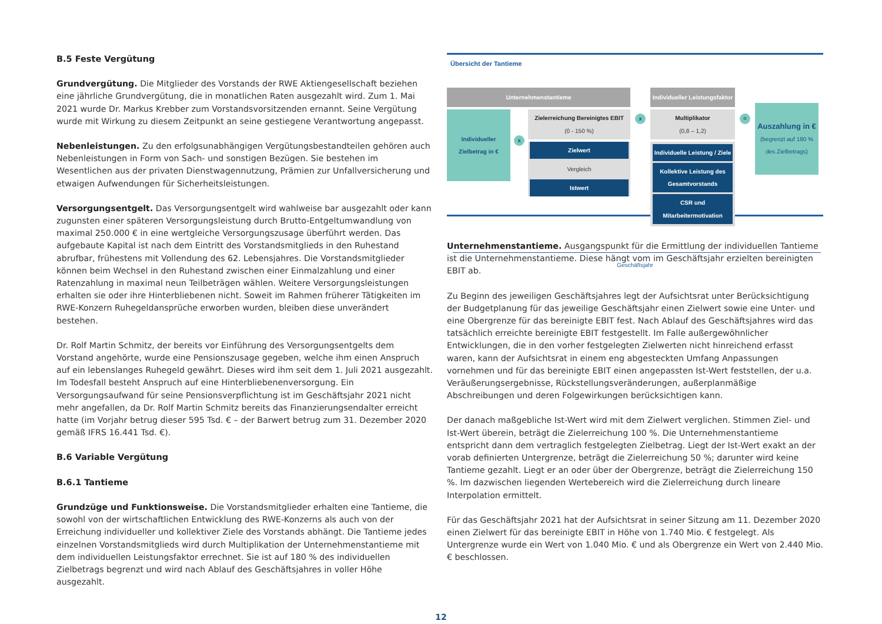B.5 Feste Vergütung
Grundvergütung. Die Mitglieder des Vorstands der RWE Aktiengesellschaft beziehen eine jährliche Grundvergütung, die in monatlichen Raten ausgezahlt wird. Zum 1. Mai 2021 wurde Dr. Markus Krebber zum Vorstandsvorsitzenden ernannt. Seine Vergütung wurde mit Wirkung zu diesem Zeitpunkt an seine gestiegene Verantwortung angepasst.
Nebenleistungen. Zu den erfolgsunabhängigen Vergütungsbestandteilen gehören auch Nebenleistungen in Form von Sach- und sonstigen Bezügen. Sie bestehen im Wesentlichen aus der privaten Dienstwagennutzung, Prämien zur Unfallversicherung und etwaigen Aufwendungen für Sicherheitsleistungen.
Versorgungsentgelt. Das Versorgungsentgelt wird wahlweise bar ausgezahlt oder kann zugunsten einer späteren Versorgungsleistung durch Brutto-Entgeltumwandlung von maximal 250.000 € in eine wertgleiche Versorgungszusage überführt werden. Das aufgebaute Kapital ist nach dem Eintritt des Vorstandsmitglieds in den Ruhestand abrufbar, frühestens mit Vollendung des 62. Lebensjahres. Die Vorstandsmitglieder können beim Wechsel in den Ruhestand zwischen einer Einmalzahlung und einer Ratenzahlung in maximal neun Teilbeträgen wählen. Weitere Versorgungsleistungen erhalten sie oder ihre Hinterbliebenen nicht. Soweit im Rahmen früherer Tätigkeiten im RWE-Konzern Ruhegeldansprüche erworben wurden, bleiben diese unverändert bestehen.
Dr. Rolf Martin Schmitz, der bereits vor Einführung des Versorgungsentgelts dem Vorstand angehörte, wurde eine Pensionszusage gegeben, welche ihm einen Anspruch auf ein lebenslanges Ruhegeld gewährt. Dieses wird ihm seit dem 1. Juli 2021 ausgezahlt. Im Todesfall besteht Anspruch auf eine Hinterbliebenenversorgung. Ein Versorgungsaufwand für seine Pensionsverpflichtung ist im Geschäftsjahr 2021 nicht mehr angefallen, da Dr. Rolf Martin Schmitz bereits das Finanzierungsendalter erreicht hatte (im Vorjahr betrug dieser 595 Tsd. € – der Barwert betrug zum 31. Dezember 2020 gemäß IFRS 16.441 Tsd. €).
B.6 Variable Vergütung
B.6.1 Tantieme
Grundzüge und Funktionsweise. Die Vorstandsmitglieder erhalten eine Tantieme, die sowohl von der wirtschaftlichen Entwicklung des RWE-Konzerns als auch von der Erreichung individueller und kollektiver Ziele des Vorstands abhängt. Die Tantieme jedes einzelnen Vorstandsmitglieds wird durch Multiplikation der Unternehmenstantieme mit dem individuellen Leistungsfaktor errechnet. Sie ist auf 180 % des individuellen Zielbetrags begrenzt und wird nach Ablauf des Geschäftsjahres in voller Höhe ausgezahlt.
Übersicht der Tantieme
Unternehmenstantieme
Individueller Zielbetrag in €
x
Zielerreichung Bereinigtes EBIT
(0 - 150 %)
Zielwert
Vergleich
Istwert
x
Individueller Leistungsfaktor
Multiplikator
(0,8 – 1,2)
Individuelle Leistung / Ziele
Kollektive Leistung des Gesamtvorstands
CSR und Mitarbeitermotivation
=
Auszahlung in €
(begrenzt auf 180 % des Zielbetrags)
Geschäftsjahr
Unternehmenstantieme. Ausgangspunkt für die Ermittlung der individuellen Tantieme ist die Unternehmenstantieme. Diese hängt vom im Geschäftsjahr erzielten bereinigten EBIT ab.
Zu Beginn des jeweiligen Geschäftsjahres legt der Aufsichtsrat unter Berücksichtigung der Budgetplanung für das jeweilige Geschäftsjahr einen Zielwert sowie eine Unter- und eine Obergrenze für das bereinigte EBIT fest. Nach Ablauf des Geschäftsjahres wird das tatsächlich erreichte bereinigte EBIT festgestellt. Im Falle außergewöhnlicher Entwicklungen, die in den vorher festgelegten Zielwerten nicht hinreichend erfasst waren, kann der Aufsichtsrat in einem eng abgesteckten Umfang Anpassungen vornehmen und für das bereinigte EBIT einen angepassten Ist-Wert feststellen, der u.a. Veräußerungsergebnisse, Rückstellungsveränderungen, außerplanmäßige Abschreibungen und deren Folgewirkungen berücksichtigen kann.
Der danach maßgebliche Ist-Wert wird mit dem Zielwert verglichen. Stimmen Ziel- und Ist-Wert überein, beträgt die Zielerreichung 100 %. Die Unternehmenstantieme entspricht dann dem vertraglich festgelegten Zielbetrag. Liegt der Ist-Wert exakt an der vorab definierten Untergrenze, beträgt die Zielerreichung 50 %; darunter wird keine Tantieme gezahlt. Liegt er an oder über der Obergrenze, beträgt die Zielerreichung 150 %. Im dazwischen liegenden Wertebereich wird die Zielerreichung durch lineare Interpolation ermittelt.
Für das Geschäftsjahr 2021 hat der Aufsichtsrat in seiner Sitzung am 11. Dezember 2020 einen Zielwert für das bereinigte EBIT in Höhe von 1.740 Mio. € festgelegt. Als Untergrenze wurde ein Wert von 1.040 Mio. € und als Obergrenze ein Wert von 2.440 Mio. € beschlossen.
12